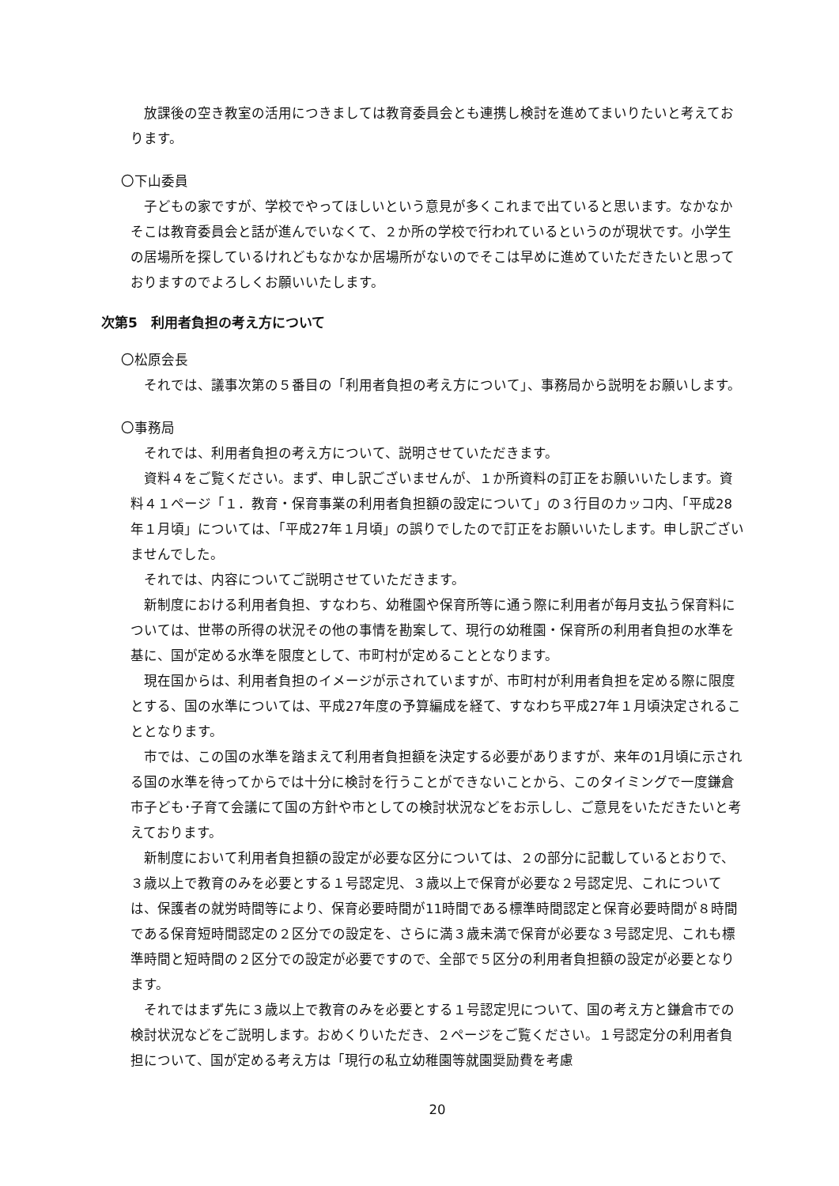放課後の空き教室の活用につきましては教育委員会とも連携し検討を進めてまいりたいと考えております。
〇下山委員
子どもの家ですが、学校でやってほしいという意見が多くこれまで出ていると思います。なかなかそこは教育委員会と話が進んでいなくて、２か所の学校で行われているというのが現状です。小学生の居場所を探しているけれどもなかなか居場所がないのでそこは早めに進めていただきたいと思っておりますのでよろしくお願いいたします。
次第5　利用者負担の考え方について
〇松原会長
それでは、議事次第の５番目の「利用者負担の考え方について」、事務局から説明をお願いします。
〇事務局
それでは、利用者負担の考え方について、説明させていただきます。
資料４をご覧ください。まず、申し訳ございませんが、１か所資料の訂正をお願いいたします。資料４１ページ「１．教育・保育事業の利用者負担額の設定について」の３行目のカッコ内、「平成28年１月頃」については、「平成27年１月頃」の誤りでしたので訂正をお願いいたします。申し訳ございませんでした。
それでは、内容についてご説明させていただきます。
新制度における利用者負担、すなわち、幼稚園や保育所等に通う際に利用者が毎月支払う保育料については、世帯の所得の状況その他の事情を勘案して、現行の幼稚園・保育所の利用者負担の水準を基に、国が定める水準を限度として、市町村が定めることとなります。
現在国からは、利用者負担のイメージが示されていますが、市町村が利用者負担を定める際に限度とする、国の水準については、平成27年度の予算編成を経て、すなわち平成27年１月頃決定されることとなります。
市では、この国の水準を踏まえて利用者負担額を決定する必要がありますが、来年の1月頃に示される国の水準を待ってからでは十分に検討を行うことができないことから、このタイミングで一度鎌倉市子ども･子育て会議にて国の方針や市としての検討状況などをお示しし、ご意見をいただきたいと考えております。
新制度において利用者負担額の設定が必要な区分については、２の部分に記載しているとおりで、３歳以上で教育のみを必要とする１号認定児、３歳以上で保育が必要な２号認定児、これについては、保護者の就労時間等により、保育必要時間が11時間である標準時間認定と保育必要時間が８時間である保育短時間認定の２区分での設定を、さらに満３歳未満で保育が必要な３号認定児、これも標準時間と短時間の２区分での設定が必要ですので、全部で５区分の利用者負担額の設定が必要となります。
それではまず先に３歳以上で教育のみを必要とする１号認定児について、国の考え方と鎌倉市での検討状況などをご説明します。おめくりいただき、２ページをご覧ください。１号認定分の利用者負担について、国が定める考え方は「現行の私立幼稚園等就園奨励費を考慮
20